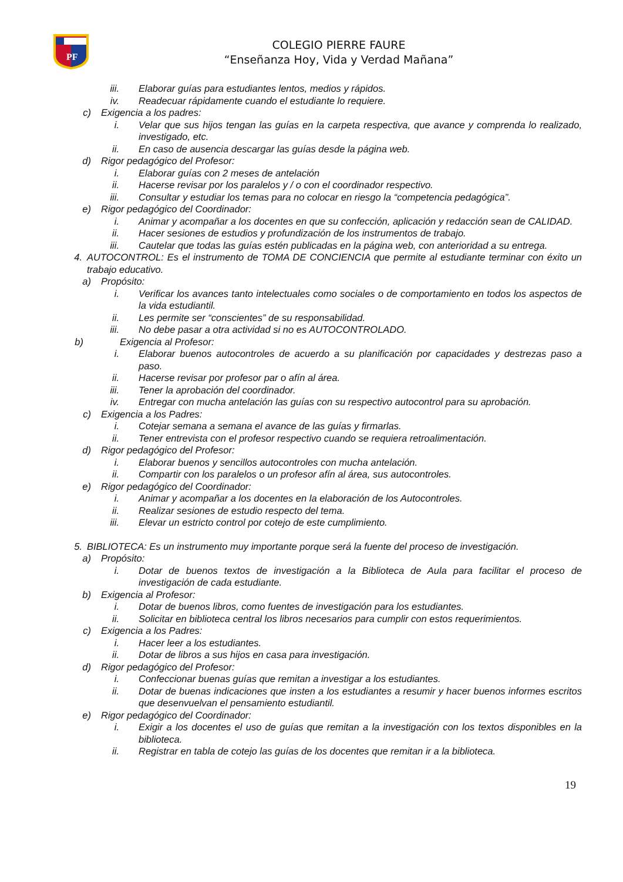PF
COLEGIO PIERRE FAURE
“Enseñanza Hoy, Vida y Verdad Mañana”
iii. Elaborar guías para estudiantes lentos, medios y rápidos.
iv. Readecuar rápidamente cuando el estudiante lo requiere.
c) Exigencia a los padres:
i. Velar que sus hijos tengan las guías en la carpeta respectiva, que avance y comprenda lo realizado, investigado, etc.
ii. En caso de ausencia descargar las guías desde la página web.
d) Rigor pedagógico del Profesor:
i. Elaborar guías con 2 meses de antelación
ii. Hacerse revisar por los paralelos y / o con el coordinador respectivo.
iii. Consultar y estudiar los temas para no colocar en riesgo la “competencia pedagógica”.
e) Rigor pedagógico del Coordinador:
i. Animar y acompañar a los docentes en que su confección, aplicación y redacción sean de CALIDAD.
ii. Hacer sesiones de estudios y profundización de los instrumentos de trabajo.
iii. Cautelar que todas las guías estén publicadas en la página web, con anterioridad a su entrega.
4. AUTOCONTROL: Es el instrumento de TOMA DE CONCIENCIA que permite al estudiante terminar con éxito un trabajo educativo.
a) Propósito:
i. Verificar los avances tanto intelectuales como sociales o de comportamiento en todos los aspectos de la vida estudiantil.
ii. Les permite ser “conscientes” de su responsabilidad.
iii. No debe pasar a otra actividad si no es AUTOCONTROLADO.
b) Exigencia al Profesor:
i. Elaborar buenos autocontroles de acuerdo a su planificación por capacidades y destrezas paso a paso.
ii. Hacerse revisar por profesor par o afín al área.
iii. Tener la aprobación del coordinador.
iv. Entregar con mucha antelación las guías con su respectivo autocontrol para su aprobación.
c) Exigencia a los Padres:
i. Cotejar semana a semana el avance de las guías y firmarlas.
ii. Tener entrevista con el profesor respectivo cuando se requiera retroalimentación.
d) Rigor pedagógico del Profesor:
i. Elaborar buenos y sencillos autocontroles con mucha antelación.
ii. Compartir con los paralelos o un profesor afín al área, sus autocontroles.
e) Rigor pedagógico del Coordinador:
i. Animar y acompañar a los docentes en la elaboración de los Autocontroles.
ii. Realizar sesiones de estudio respecto del tema.
iii. Elevar un estricto control por cotejo de este cumplimiento.
5. BIBLIOTECA: Es un instrumento muy importante porque será la fuente del proceso de investigación.
a) Propósito:
i. Dotar de buenos textos de investigación a la Biblioteca de Aula para facilitar el proceso de investigación de cada estudiante.
b) Exigencia al Profesor:
i. Dotar de buenos libros, como fuentes de investigación para los estudiantes.
ii. Solicitar en biblioteca central los libros necesarios para cumplir con estos requerimientos.
c) Exigencia a los Padres:
i. Hacer leer a los estudiantes.
ii. Dotar de libros a sus hijos en casa para investigación.
d) Rigor pedagógico del Profesor:
i. Confeccionar buenas guías que remitan a investigar a los estudiantes.
ii. Dotar de buenas indicaciones que insten a los estudiantes a resumir y hacer buenos informes escritos que desenvuelvan el pensamiento estudiantil.
e) Rigor pedagógico del Coordinador:
i. Exigir a los docentes el uso de guías que remitan a la investigación con los textos disponibles en la biblioteca.
ii. Registrar en tabla de cotejo las guías de los docentes que remitan ir a la biblioteca.
19